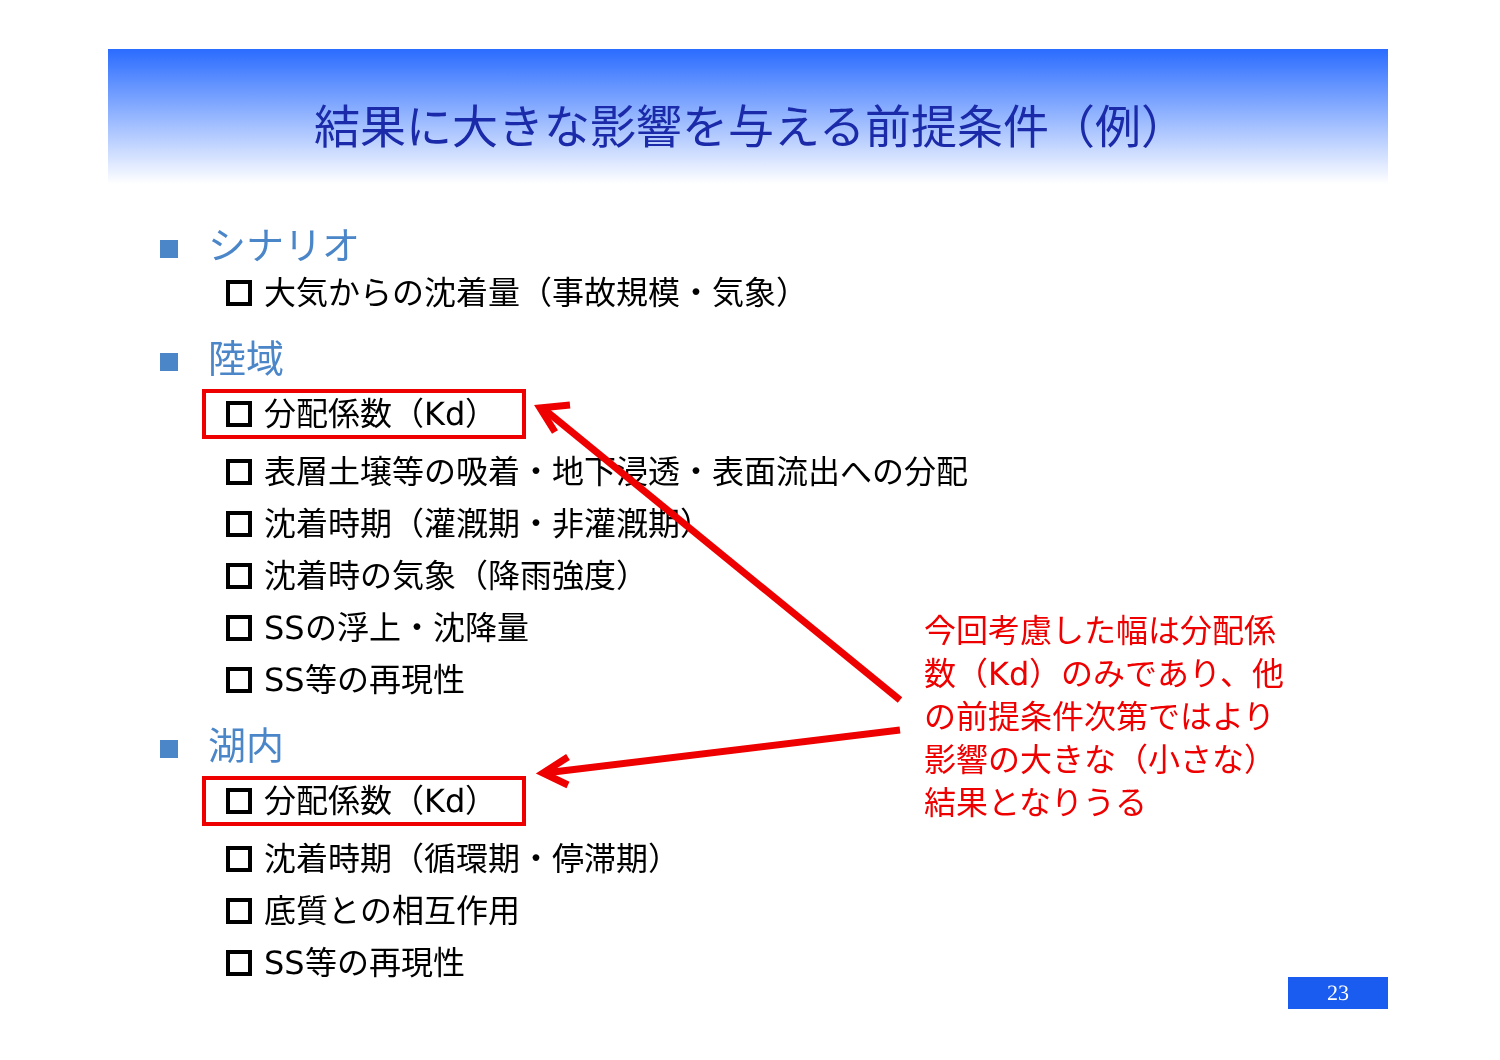結果に大きな影響を与える前提条件（例）
シナリオ
大気からの沈着量（事故規模・気象）
陸域
分配係数（Kd）
表層土壌等の吸着・地下浸透・表面流出への分配
沈着時期（灌漑期・非灌漑期）
沈着時の気象（降雨強度）
SSの浮上・沈降量
SS等の再現性
湖内
分配係数（Kd）
沈着時期（循環期・停滞期）
底質との相互作用
SS等の再現性
今回考慮した幅は分配係数（Kd）のみであり、他の前提条件次第ではより影響の大きな（小さな）結果となりうる
23